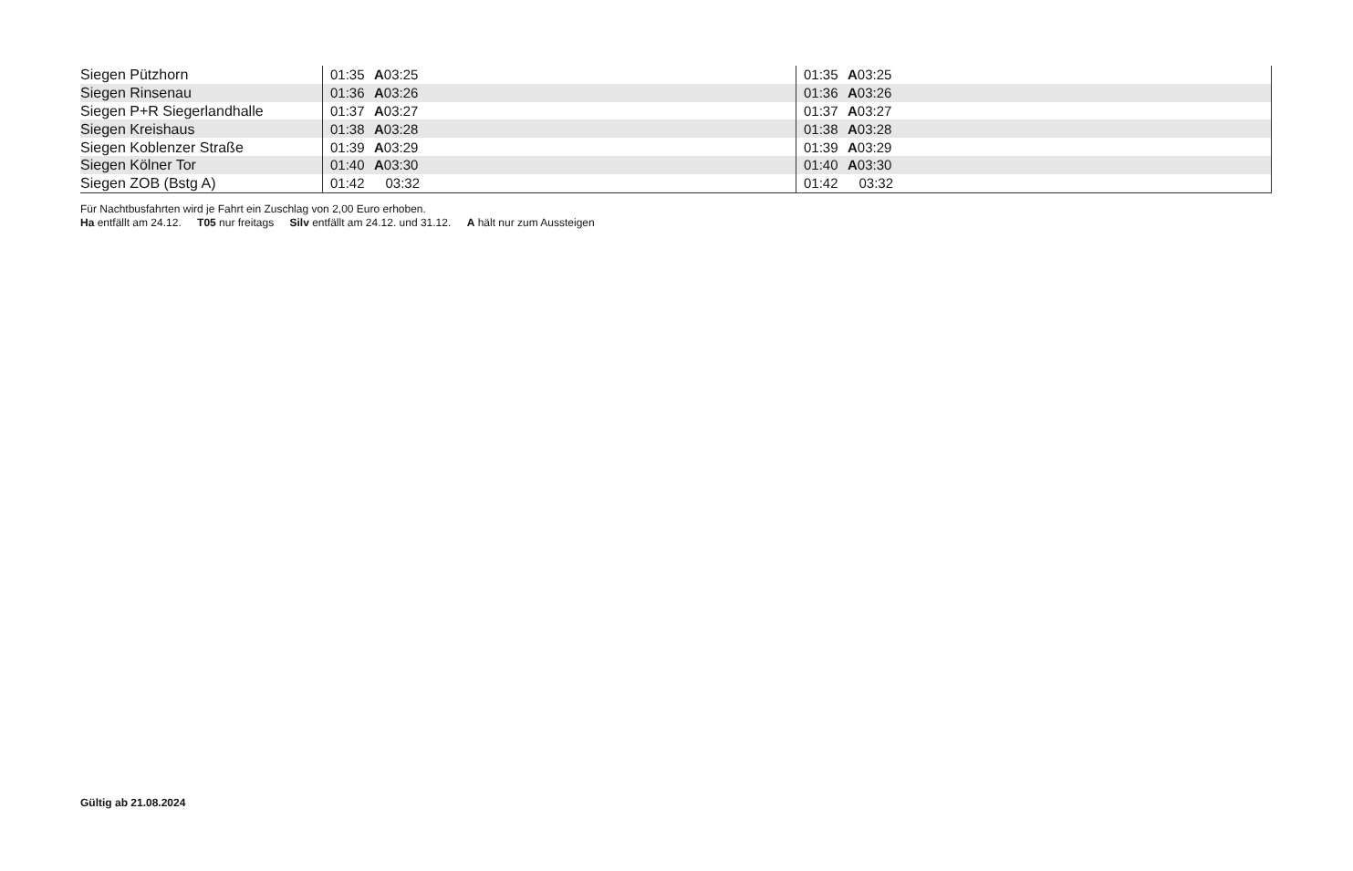| Siegen Pützhorn | 01:35 A 03:25 | 01:35 A 03:25 |
| Siegen Rinsenau | 01:36 A 03:26 | 01:36 A 03:26 |
| Siegen P+R Siegerlandhalle | 01:37 A 03:27 | 01:37 A 03:27 |
| Siegen Kreishaus | 01:38 A 03:28 | 01:38 A 03:28 |
| Siegen Koblenzer Straße | 01:39 A 03:29 | 01:39 A 03:29 |
| Siegen Kölner Tor | 01:40 A 03:30 | 01:40 A 03:30 |
| Siegen ZOB (Bstg A) | 01:42 03:32 | 01:42 03:32 |
Für Nachtbusfahrten wird je Fahrt ein Zuschlag von 2,00 Euro erhoben.
Ha entfällt am 24.12. T05 nur freitags Silv entfällt am 24.12. und 31.12. A hält nur zum Aussteigen
Gültig ab 21.08.2024